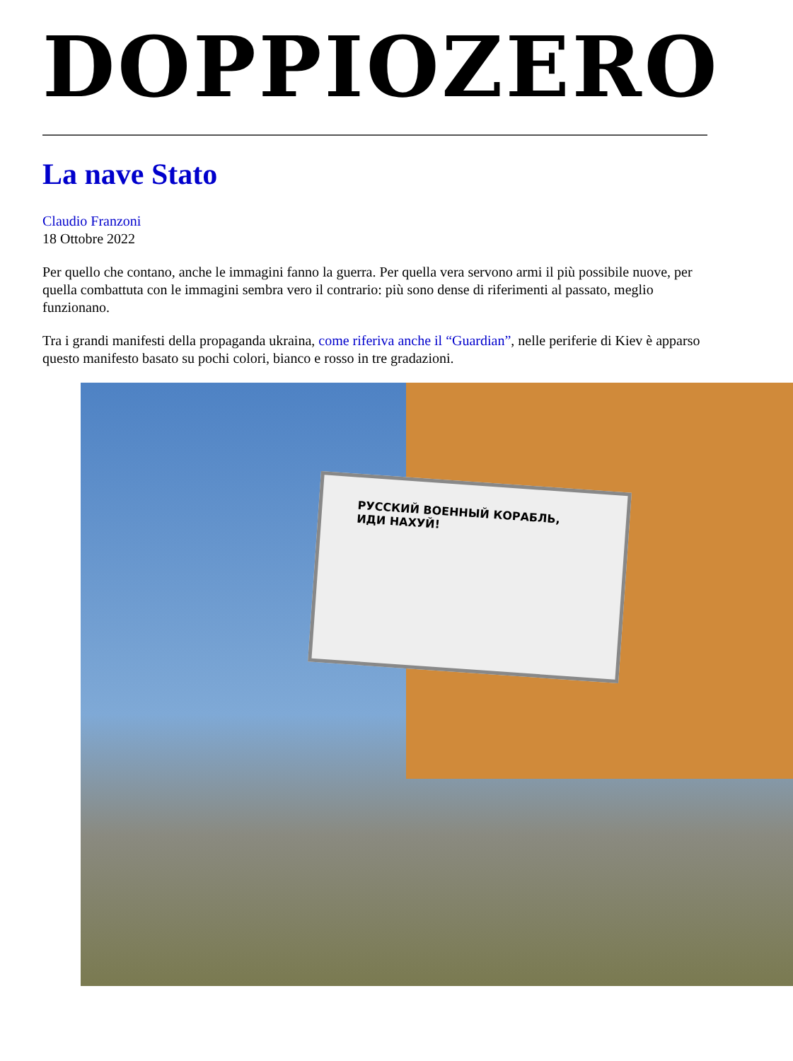DOPPIOZERO
La nave Stato
Claudio Franzoni
18 Ottobre 2022
Per quello che contano, anche le immagini fanno la guerra. Per quella vera servono armi il più possibile nuove, per quella combattuta con le immagini sembra vero il contrario: più sono dense di riferimenti al passato, meglio funzionano.
Tra i grandi manifesti della propaganda ukraina, come riferiva anche il “Guardian”, nelle periferie di Kiev è apparso questo manifesto basato su pochi colori, bianco e rosso in tre gradazioni.
РУССКИЙ ВОЕННЫЙ КОРАБЛЬ, ИДИ НАХУЙ!